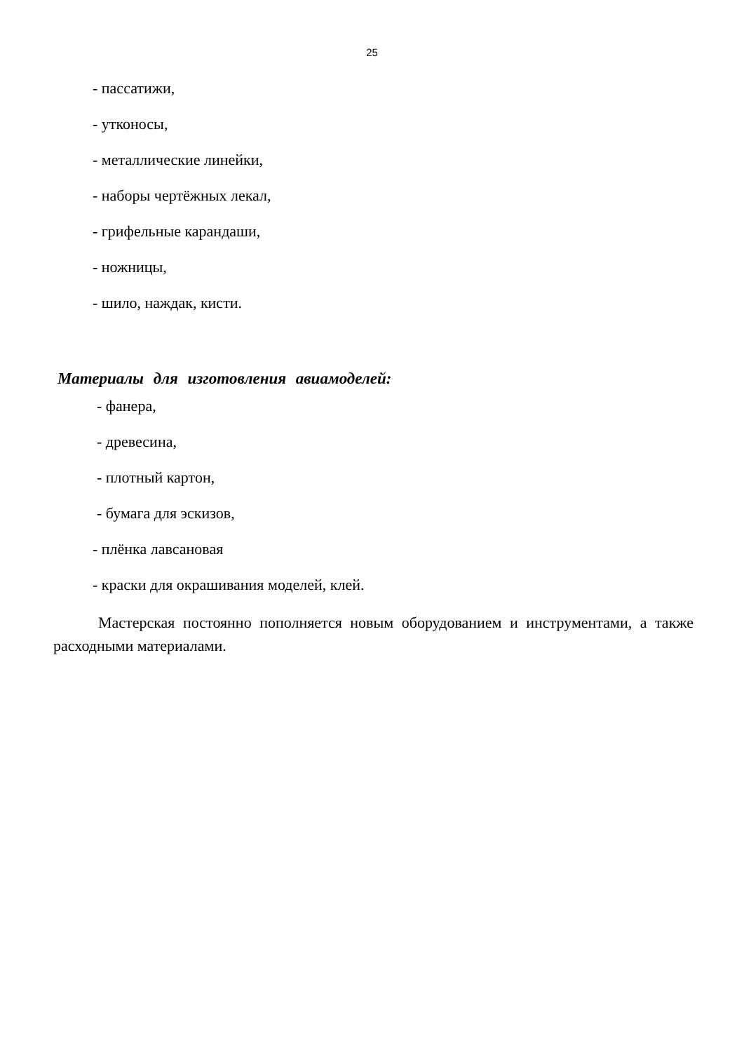25
- пассатижи,
- утконосы,
- металлические линейки,
- наборы чертёжных лекал,
- грифельные карандаши,
- ножницы,
- шило, наждак, кисти.
Материалы для изготовления авиамоделей:
- фанера,
- древесина,
- плотный картон,
- бумага для эскизов,
- плёнка лавсановая
- краски для окрашивания моделей, клей.
Мастерская постоянно пополняется новым оборудованием и инструментами, а также расходными материалами.